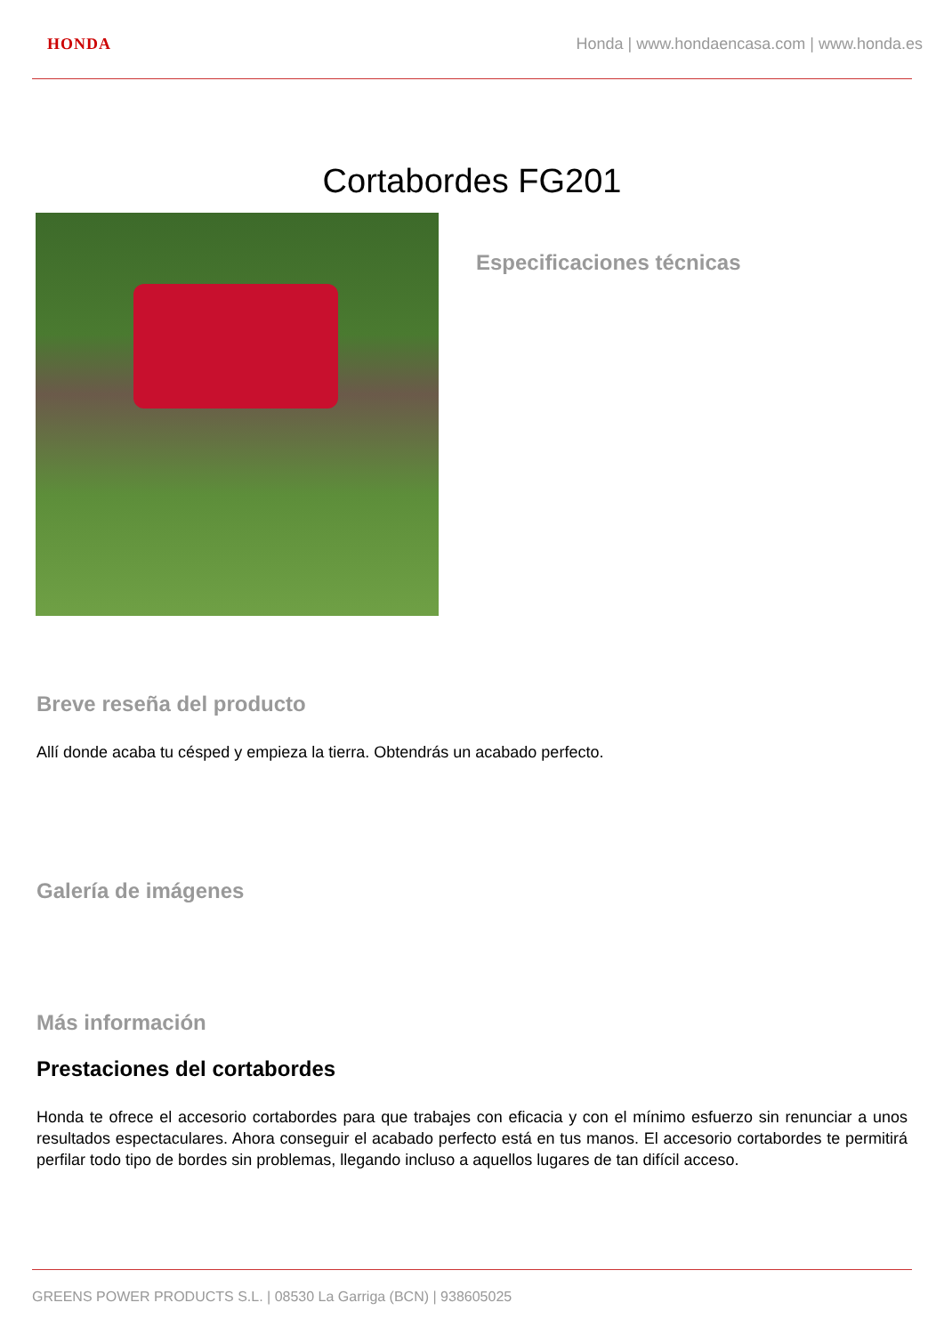HONDA Honda | www.hondaencasa.com | www.honda.es
Cortabordes FG201
Especificaciones técnicas
Breve reseña del producto
Allí donde acaba tu césped y empieza la tierra. Obtendrás un acabado perfecto.
Galería de imágenes
Más información
Prestaciones del cortabordes
Honda te ofrece el accesorio cortabordes para que trabajes con eficacia y con el mínimo esfuerzo sin renunciar a unos resultados espectaculares. Ahora conseguir el acabado perfecto está en tus manos. El accesorio cortabordes te permitirá perfilar todo tipo de bordes sin problemas, llegando incluso a aquellos lugares de tan difícil acceso.
GREENS POWER PRODUCTS S.L. | 08530 La Garriga (BCN) | 938605025